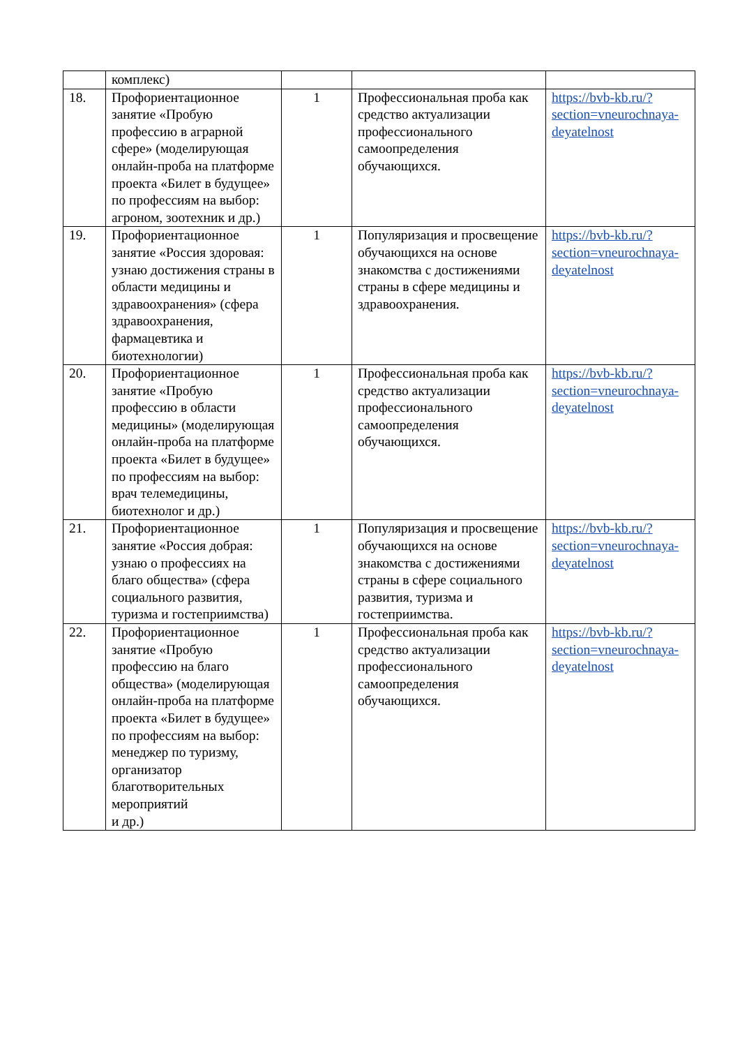| | комплекс) | | | |
| 18. | Профориентационное занятие «Пробую профессию в аграрной сфере» (моделирующая онлайн-проба на платформе проекта «Билет в будущее» по профессиям на выбор: агроном, зоотехник и др.) | 1 | Профессиональная проба как средство актуализации профессионального самоопределения обучающихся. | https://bvb-kb.ru/?section=vneurochnaya-deyatelnost |
| 19. | Профориентационное занятие «Россия здоровая: узнаю достижения страны в области медицины и здравоохранения» (сфера здравоохранения, фармацевтика и биотехнологии) | 1 | Популяризация и просвещение обучающихся на основе знакомства с достижениями страны в сфере медицины и здравоохранения. | https://bvb-kb.ru/?section=vneurochnaya-deyatelnost |
| 20. | Профориентационное занятие «Пробую профессию в области медицины» (моделирующая онлайн-проба на платформе проекта «Билет в будущее» по профессиям на выбор: врач телемедицины, биотехнолог и др.) | 1 | Профессиональная проба как средство актуализации профессионального самоопределения обучающихся. | https://bvb-kb.ru/?section=vneurochnaya-deyatelnost |
| 21. | Профориентационное занятие «Россия добрая: узнаю о профессиях на благо общества» (сфера социального развития, туризма и гостеприимства) | 1 | Популяризация и просвещение обучающихся на основе знакомства с достижениями страны в сфере социального развития, туризма и гостеприимства. | https://bvb-kb.ru/?section=vneurochnaya-deyatelnost |
| 22. | Профориентационное занятие «Пробую профессию на благо общества» (моделирующая онлайн-проба на платформе проекта «Билет в будущее» по профессиям на выбор: менеджер по туризму, организатор благотворительных мероприятий и др.) | 1 | Профессиональная проба как средство актуализации профессионального самоопределения обучающихся. | https://bvb-kb.ru/?section=vneurochnaya-deyatelnost |